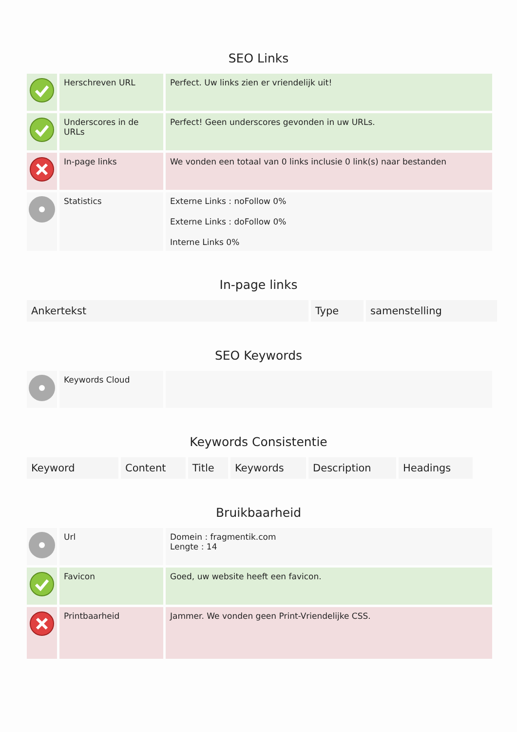SEO Links
| | Herschreven URL | Perfect. Uw links zien er vriendelijk uit! |
| | Underscores in de URLs | Perfect! Geen underscores gevonden in uw URLs. |
| | In-page links | We vonden een totaal van 0 links inclusie 0 link(s) naar bestanden |
| | Statistics | Externe Links : noFollow 0% Externe Links : doFollow 0% Interne Links 0% |
In-page links
| Ankertekst | Type | samenstelling |
| --- | --- | --- |
SEO Keywords
| | Keywords Cloud | |
Keywords Consistentie
| Keyword | Content | Title | Keywords | Description | Headings |
| --- | --- | --- | --- | --- | --- |
Bruikbaarheid
| | Url | Domein : fragmentik.com Lengte : 14 |
| | Favicon | Goed, uw website heeft een favicon. |
| | Printbaarheid | Jammer. We vonden geen Print-Vriendelijke CSS. |